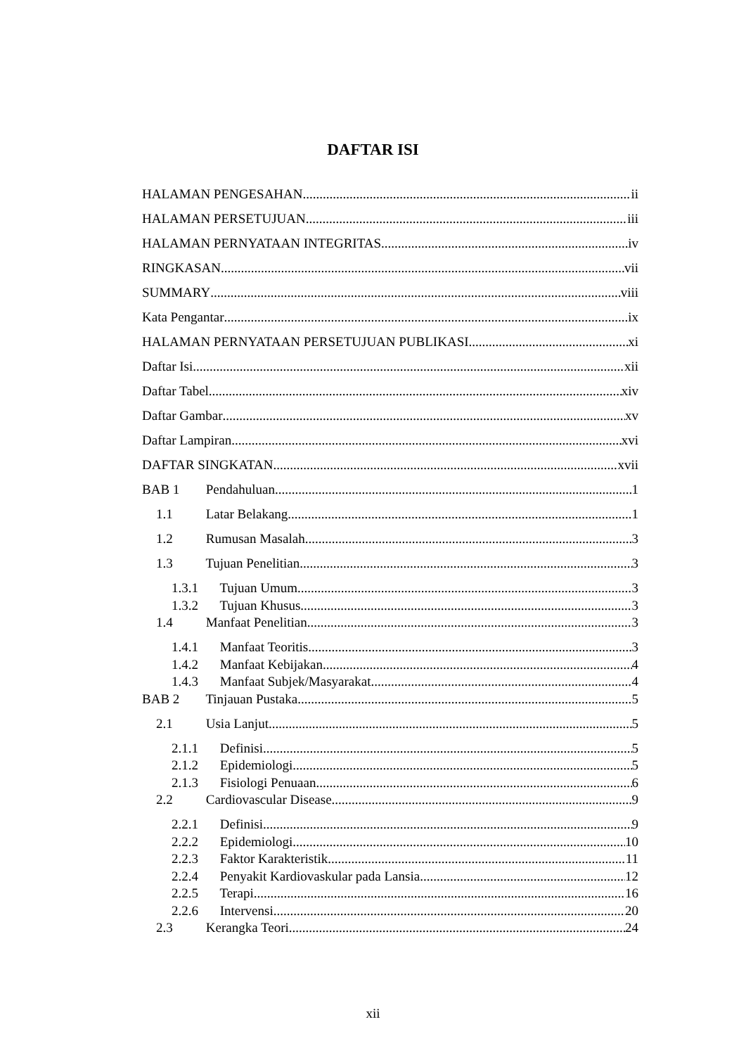DAFTAR ISI
HALAMAN PENGESAHAN ii
HALAMAN PERSETUJUAN iii
HALAMAN PERNYATAAN INTEGRITAS iv
RINGKASAN vii
SUMMARY viii
Kata Pengantar ix
HALAMAN PERNYATAAN PERSETUJUAN PUBLIKASI xi
Daftar Isi xii
Daftar Tabel xiv
Daftar Gambar xv
Daftar Lampiran xvi
DAFTAR SINGKATAN xvii
BAB 1 Pendahuluan 1
1.1 Latar Belakang 1
1.2 Rumusan Masalah 3
1.3 Tujuan Penelitian 3
1.3.1 Tujuan Umum 3
1.3.2 Tujuan Khusus 3
1.4 Manfaat Penelitian 3
1.4.1 Manfaat Teoritis 3
1.4.2 Manfaat Kebijakan 4
1.4.3 Manfaat Subjek/Masyarakat 4
BAB 2 Tinjauan Pustaka 5
2.1 Usia Lanjut 5
2.1.1 Definisi 5
2.1.2 Epidemiologi 5
2.1.3 Fisiologi Penuaan 6
2.2 Cardiovascular Disease 9
2.2.1 Definisi 9
2.2.2 Epidemiologi 10
2.2.3 Faktor Karakteristik 11
2.2.4 Penyakit Kardiovaskular pada Lansia 12
2.2.5 Terapi 16
2.2.6 Intervensi 20
2.3 Kerangka Teori 24
xii